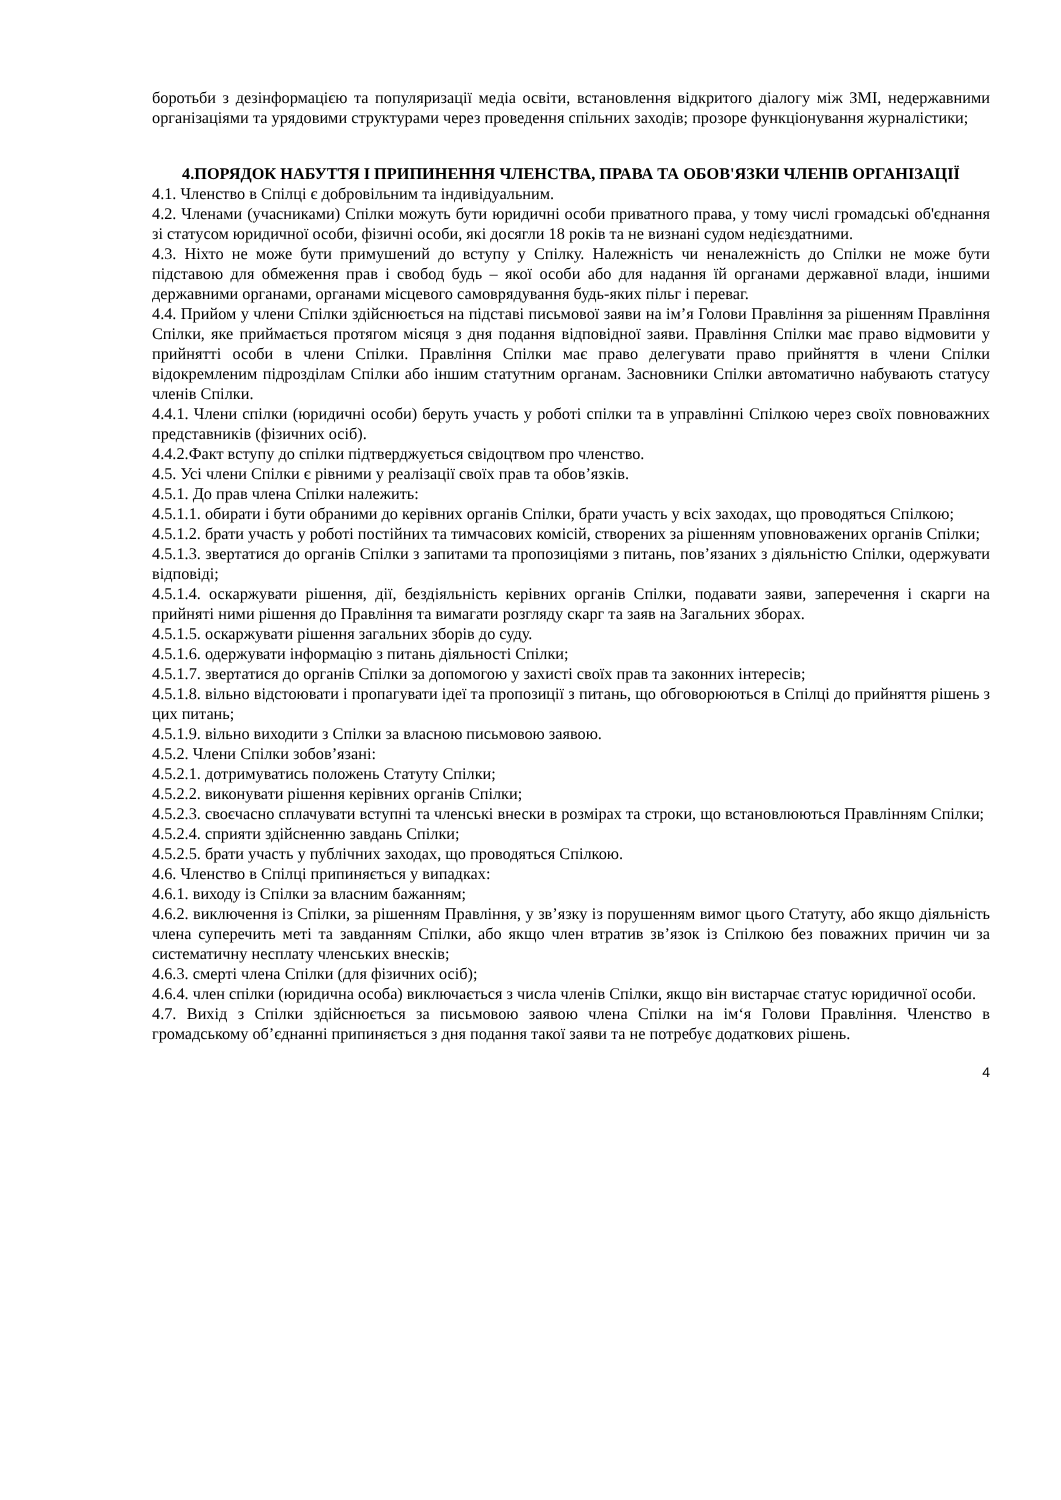боротьби з дезінформацією та популяризації медіа освіти, встановлення відкритого діалогу між ЗМІ, недержавними організаціями та урядовими структурами через проведення спільних заходів; прозоре функціонування журналістики;
4.ПОРЯДОК НАБУТТЯ І ПРИПИНЕННЯ ЧЛЕНСТВА, ПРАВА ТА ОБОВ'ЯЗКИ ЧЛЕНІВ ОРГАНІЗАЦІЇ
4.1. Членство в Спілці є добровільним та індивідуальним.
4.2. Членами (учасниками) Спілки можуть бути юридичні особи приватного права, у тому числі громадські об'єднання зі статусом юридичної особи, фізичні особи, які досягли 18 років та не визнані судом недієздатними.
4.3. Ніхто не може бути примушений до вступу у Спілку. Належність чи неналежність до Спілки не може бути підставою для обмеження прав і свобод будь – якої особи або для надання їй органами державної влади, іншими державними органами, органами місцевого самоврядування будь-яких пільг і переваг.
4.4. Прийом у члени Спілки здійснюється на підставі письмової заяви на ім’я Голови Правління за рішенням Правління Спілки, яке приймається протягом місяця з дня подання відповідної заяви. Правління Спілки має право відмовити у прийнятті особи в члени Спілки. Правління Спілки має право делегувати право прийняття в члени Спілки відокремленим підрозділам Спілки або іншим статутним органам. Засновники Спілки автоматично набувають статусу членів Спілки.
4.4.1. Члени спілки (юридичні особи) беруть участь у роботі спілки та в управлінні Спілкою через своїх повноважних представників (фізичних осіб).
4.4.2.Факт вступу до спілки підтверджується свідоцтвом про членство.
4.5. Усі члени Спілки є рівними у реалізації своїх прав та обов’язків.
4.5.1. До прав члена Спілки належить:
4.5.1.1. обирати і бути обраними до керівних органів Спілки, брати участь у всіх заходах, що проводяться Спілкою;
4.5.1.2. брати участь у роботі постійних та тимчасових комісій, створених за рішенням уповноважених органів Спілки;
4.5.1.3. звертатися до органів Спілки з запитами та пропозиціями з питань, пов’язаних з діяльністю Спілки, одержувати відповіді;
4.5.1.4. оскаржувати рішення, дії, бездіяльність керівних органів Спілки, подавати заяви, заперечення і скарги на прийняті ними рішення до Правління та вимагати розгляду скарг та заяв на Загальних зборах.
4.5.1.5. оскаржувати рішення загальних зборів до суду.
4.5.1.6. одержувати інформацію з питань діяльності Спілки;
4.5.1.7. звертатися до органів Спілки за допомогою у захисті своїх прав та законних інтересів;
4.5.1.8. вільно відстоювати і пропагувати ідеї та пропозиції з питань, що обговорюються в Спілці до прийняття рішень з цих питань;
4.5.1.9. вільно виходити з Спілки за власною письмовою заявою.
4.5.2. Члени Спілки зобов’язані:
4.5.2.1. дотримуватись положень Статуту Спілки;
4.5.2.2. виконувати рішення керівних органів Спілки;
4.5.2.3. своєчасно сплачувати вступні та членські внески в розмірах та строки, що встановлюються Правлінням Спілки;
4.5.2.4. сприяти здійсненню завдань Спілки;
4.5.2.5. брати участь у публічних заходах, що проводяться Спілкою.
4.6. Членство в Спілці припиняється у випадках:
4.6.1. виходу із Спілки за власним бажанням;
4.6.2. виключення із Спілки, за рішенням Правління, у зв’язку із порушенням вимог цього Статуту, або якщо діяльність члена суперечить меті та завданням Спілки, або якщо член втратив зв’язок із Спілкою без поважних причин чи за систематичну несплату членських внесків;
4.6.3. смерті члена Спілки (для фізичних осіб);
4.6.4. член спілки (юридична особа) виключається з числа членів Спілки, якщо він вистарчає статус юридичної особи.
4.7. Вихід з Спілки здійснюється за письмовою заявою члена Спілки на ім‘я Голови Правління. Членство в громадському об’єднанні припиняється з дня подання такої заяви та не потребує додаткових рішень.
4